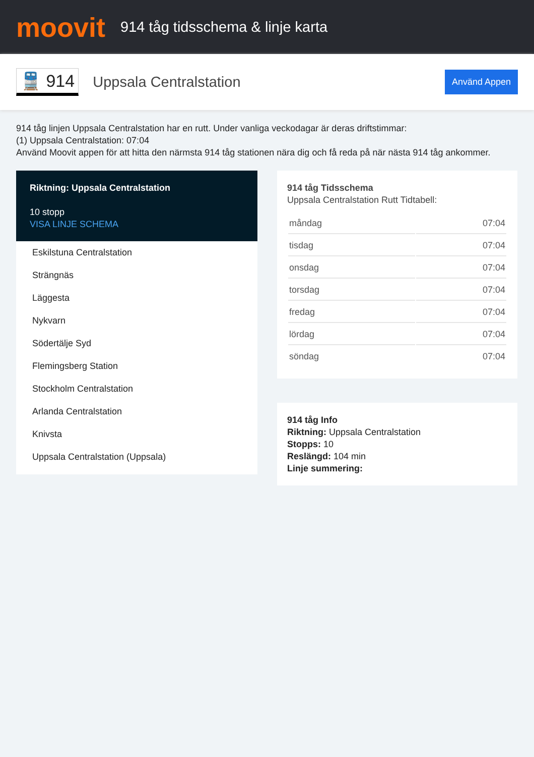moovit
914 tåg tidsschema & linje karta
🚆 914
Uppsala Centralstation
Använd Appen
914 tåg linjen Uppsala Centralstation har en rutt. Under vanliga veckodagar är deras driftstimmar:
(1) Uppsala Centralstation: 07:04
Använd Moovit appen för att hitta den närmsta 914 tåg stationen nära dig och få reda på när nästa 914 tåg ankommer.
Riktning: Uppsala Centralstation
10 stopp
VISA LINJE SCHEMA
Eskilstuna Centralstation
Strängnäs
Läggesta
Nykvarn
Södertälje Syd
Flemingsberg Station
Stockholm Centralstation
Arlanda Centralstation
Knivsta
Uppsala Centralstation (Uppsala)
914 tåg Tidsschema
Uppsala Centralstation Rutt Tidtabell:
| måndag | 07:04 |
| tisdag | 07:04 |
| onsdag | 07:04 |
| torsdag | 07:04 |
| fredag | 07:04 |
| lördag | 07:04 |
| söndag | 07:04 |
914 tåg Info
Riktning: Uppsala Centralstation
Stopps: 10
Reslängd: 104 min
Linje summering: